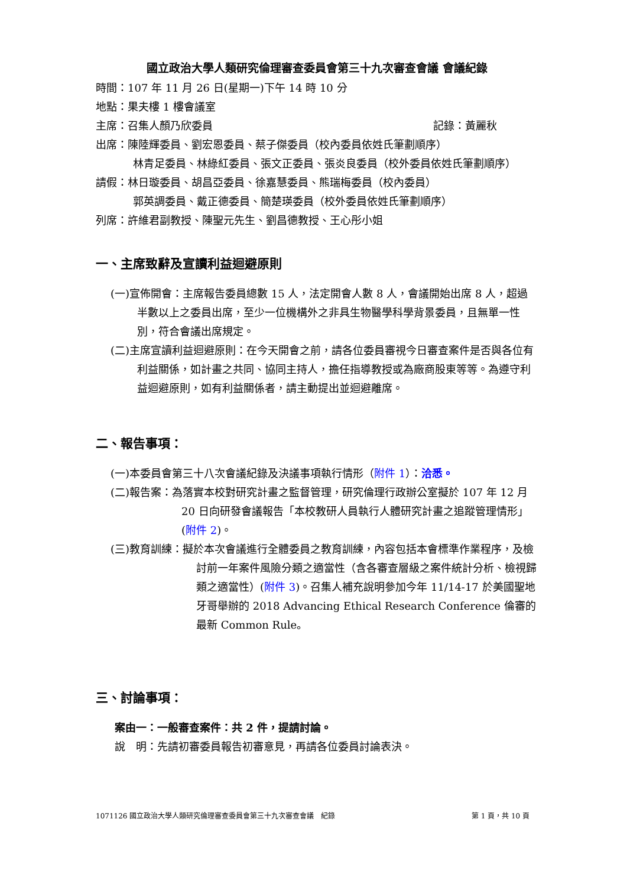國立政治大學人類研究倫理審查委員會第三十九次審查會議 會議紀錄
時間：107 年 11 月 26 日(星期一)下午 14 時 10 分
地點：果夫樓 1 樓會議室
主席：召集人顏乃欣委員 記錄：黃麗秋
出席：陳陸輝委員、劉宏恩委員、蔡子傑委員（校內委員依姓氏筆劃順序）
林青足委員、林綠紅委員、張文正委員、張炎良委員（校外委員依姓氏筆劃順序）
請假：林日璇委員、胡昌亞委員、徐嘉慧委員、熊瑞梅委員（校內委員）
郭英調委員、戴正德委員、簡楚瑛委員（校外委員依姓氏筆劃順序）
列席：許維君副教授、陳聖元先生、劉昌德教授、王心彤小姐
一、主席致辭及宣讀利益迴避原則
(一)宣佈開會：主席報告委員總數 15 人，法定開會人數 8 人，會議開始出席 8 人，超過半數以上之委員出席，至少一位機構外之非具生物醫學科學背景委員，且無單一性別，符合會議出席規定。
(二)主席宣讀利益迴避原則：在今天開會之前，請各位委員審視今日審查案件是否與各位有利益關係，如計畫之共同、協同主持人，擔任指導教授或為廠商股東等等。為遵守利益迴避原則，如有利益關係者，請主動提出並迴避離席。
二、報告事項：
(一)本委員會第三十八次會議紀錄及決議事項執行情形（附件 1）：洽悉。
(二)報告案：為落實本校對研究計畫之監督管理，研究倫理行政辦公室擬於 107 年 12 月 20 日向研發會議報告「本校教研人員執行人體研究計畫之追蹤管理情形」(附件 2)。
(三)教育訓練：擬於本次會議進行全體委員之教育訓練，內容包括本會標準作業程序，及檢討前一年案件風險分類之適當性（含各審查層級之案件統計分析、檢視歸類之適當性）(附件 3)。召集人補充說明參加今年 11/14-17 於美國聖地牙哥舉辦的 2018 Advancing Ethical Research Conference 倫審的最新 Common Rule。
三、討論事項：
案由一：一般審查案件：共 2 件，提請討論。
說　明：先請初審委員報告初審意見，再請各位委員討論表決。
1071126 國立政治大學人類研究倫理審查委員會第三十九次審查會議　紀錄 第 1 頁，共 10 頁